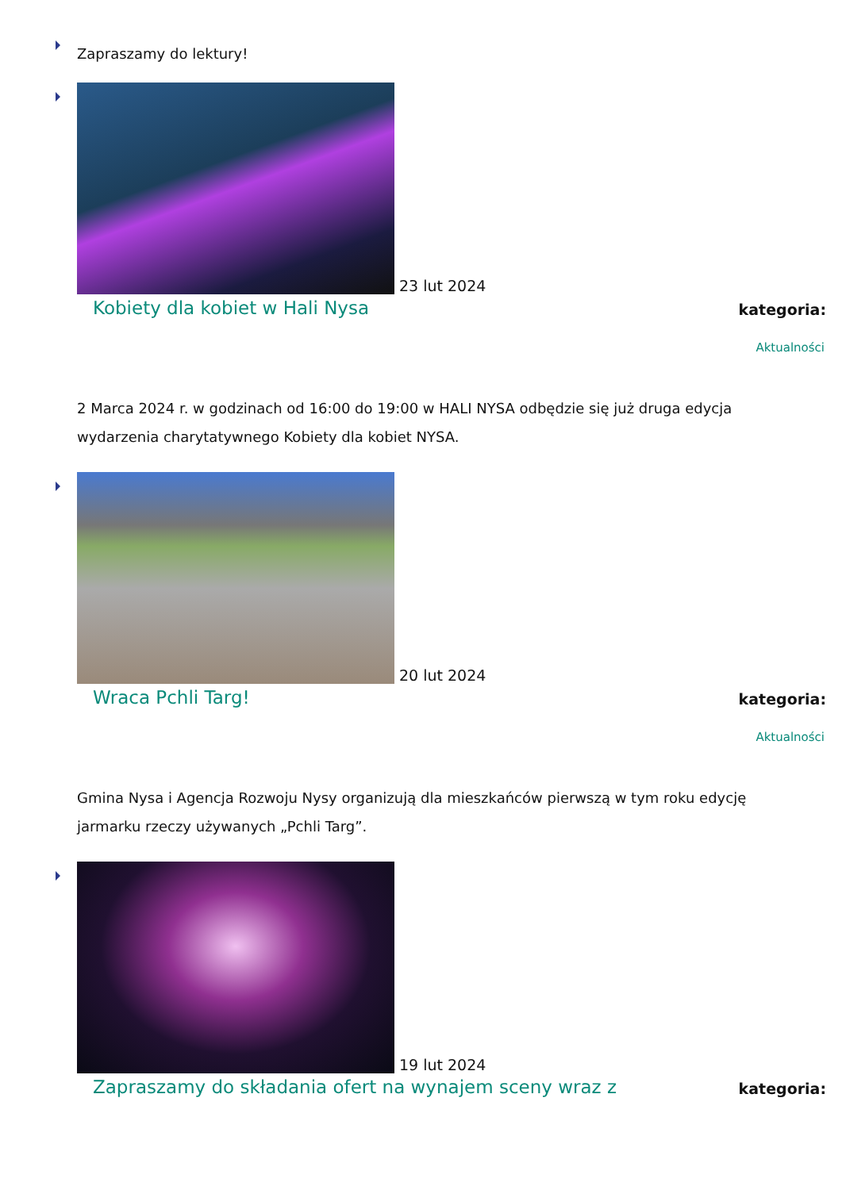Zapraszamy do lektury!
23 lut 2024
Kobiety dla kobiet w Hali Nysa kategoria:
Aktualności
2 Marca 2024 r. w godzinach od 16:00 do 19:00 w HALI NYSA odbędzie się już druga edycja wydarzenia charytatywnego Kobiety dla kobiet NYSA.
20 lut 2024
Wraca Pchli Targ! kategoria:
Aktualności
Gmina Nysa i Agencja Rozwoju Nysy organizują dla mieszkańców pierwszą w tym roku edycję jarmarku rzeczy używanych „Pchli Targ”.
19 lut 2024
Zapraszamy do składania ofert na wynajem sceny wraz z kategoria: